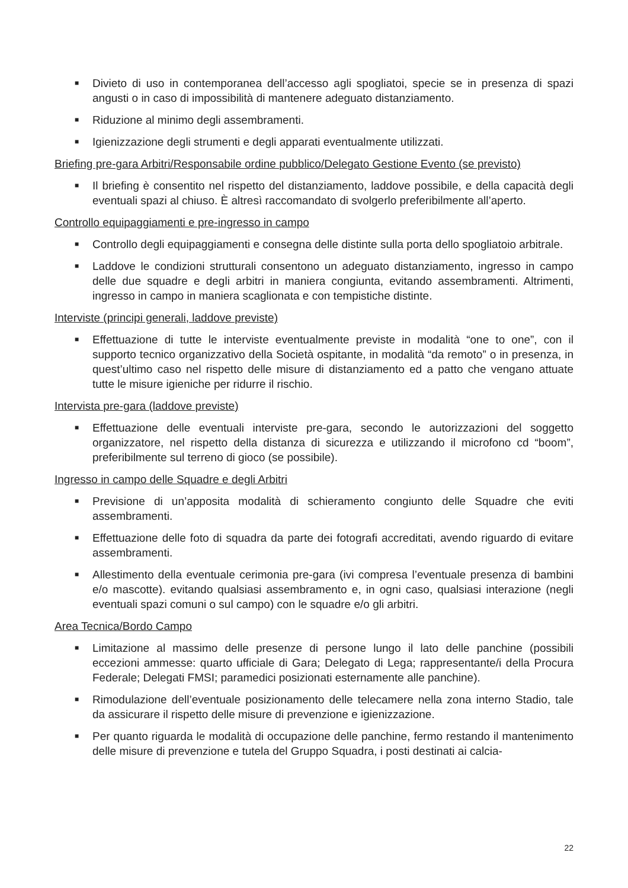■ Divieto di uso in contemporanea dell’accesso agli spogliatoi, specie se in presenza di spazi angusti o in caso di impossibilità di mantenere adeguato distanziamento.
■ Riduzione al minimo degli assembramenti.
■ Igienizzazione degli strumenti e degli apparati eventualmente utilizzati.
Briefing pre-gara Arbitri/Responsabile ordine pubblico/Delegato Gestione Evento (se previsto)
■ Il briefing è consentito nel rispetto del distanziamento, laddove possibile, e della capacità degli eventuali spazi al chiuso. È altresì raccomandato di svolgerlo preferibilmente all’aperto.
Controllo equipaggiamenti e pre-ingresso in campo
■ Controllo degli equipaggiamenti e consegna delle distinte sulla porta dello spogliatoio arbitrale.
■ Laddove le condizioni strutturali consentono un adeguato distanziamento, ingresso in campo delle due squadre e degli arbitri in maniera congiunta, evitando assembramenti. Altrimenti, ingresso in campo in maniera scaglionata e con tempistiche distinte.
Interviste (principi generali, laddove previste)
■ Effettuazione di tutte le interviste eventualmente previste in modalità “one to one”, con il supporto tecnico organizzativo della Società ospitante, in modalità “da remoto” o in presenza, in quest’ultimo caso nel rispetto delle misure di distanziamento ed a patto che vengano attuate tutte le misure igieniche per ridurre il rischio.
Intervista pre-gara (laddove previste)
■ Effettuazione delle eventuali interviste pre-gara, secondo le autorizzazioni del soggetto organizzatore, nel rispetto della distanza di sicurezza e utilizzando il microfono cd “boom”, preferibilmente sul terreno di gioco (se possibile).
Ingresso in campo delle Squadre e degli Arbitri
■ Previsione di un’apposita modalità di schieramento congiunto delle Squadre che eviti assembramenti.
■ Effettuazione delle foto di squadra da parte dei fotografi accreditati, avendo riguardo di evitare assembramenti.
■ Allestimento della eventuale cerimonia pre-gara (ivi compresa l’eventuale presenza di bambini e/o mascotte). evitando qualsiasi assembramento e, in ogni caso, qualsiasi interazione (negli eventuali spazi comuni o sul campo) con le squadre e/o gli arbitri.
Area Tecnica/Bordo Campo
■ Limitazione al massimo delle presenze di persone lungo il lato delle panchine (possibili eccezioni ammesse: quarto ufficiale di Gara; Delegato di Lega; rappresentante/i della Procura Federale; Delegati FMSI; paramedici posizionati esternamente alle panchine).
■ Rimodulazione dell’eventuale posizionamento delle telecamere nella zona interno Stadio, tale da assicurare il rispetto delle misure di prevenzione e igienizzazione.
■ Per quanto riguarda le modalità di occupazione delle panchine, fermo restando il mantenimento delle misure di prevenzione e tutela del Gruppo Squadra, i posti destinati ai calcia-
22